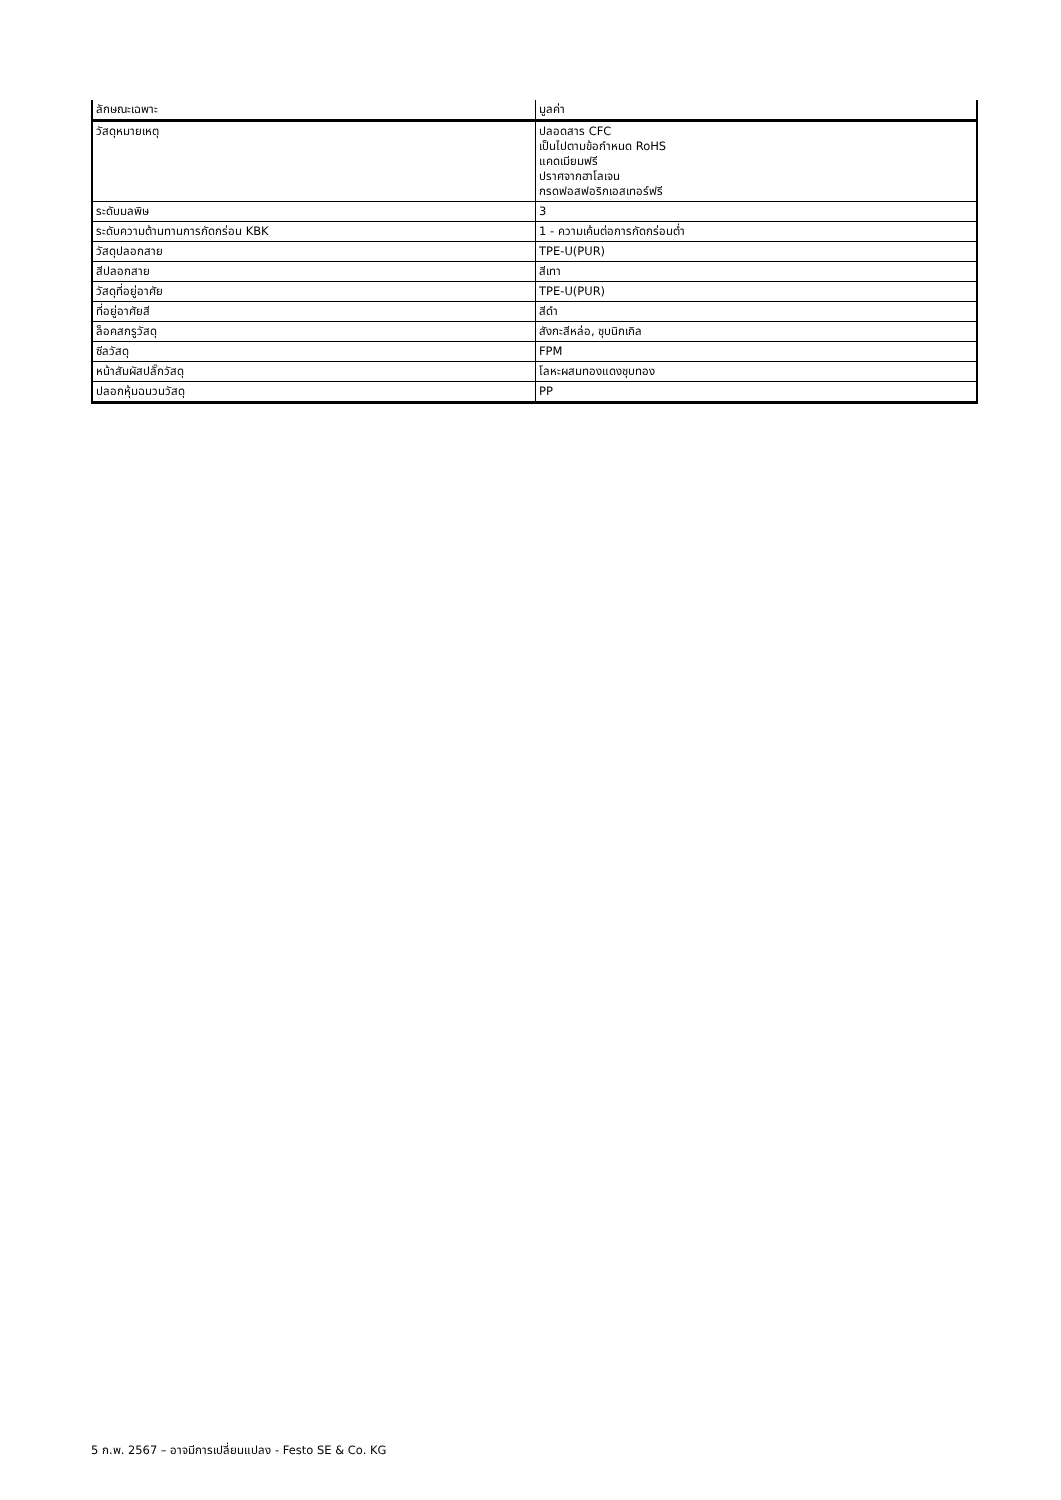| ลักษณะเฉพาะ | มูลค่า |
| --- | --- |
| วัสดุหมายเหตุ | ปลอดสาร CFC เป็นไปตามข้อกำหนด RoHS แคดเมียมฟรี ปราศจากฮาโลเจน กรดฟอสฟอริกเอสเทอร์ฟรี |
| ระดับมลพิษ | 3 |
| ระดับความต้านทานการกัดกร่อน KBK | 1 - ความเค้นต่อการกัดกร่อนต่ำ |
| วัสดุปลอกสาย | TPE-U(PUR) |
| สีปลอกสาย | สีเทา |
| วัสดุที่อยู่อาศัย | TPE-U(PUR) |
| ที่อยู่อาศัยสี | สีดำ |
| ล็อคสกรูวัสดุ | สังกะสีหล่อ, ชุบนิกเกิล |
| ซีลวัสดุ | FPM |
| หน้าสัมผัสปลั๊กวัสดุ | โลหะผสมทองแดงชุบทอง |
| ปลอกหุ้มฉนวนวัสดุ | PP |
5 ก.พ. 2567 – อาจมีการเปลี่ยนแปลง - Festo SE & Co. KG